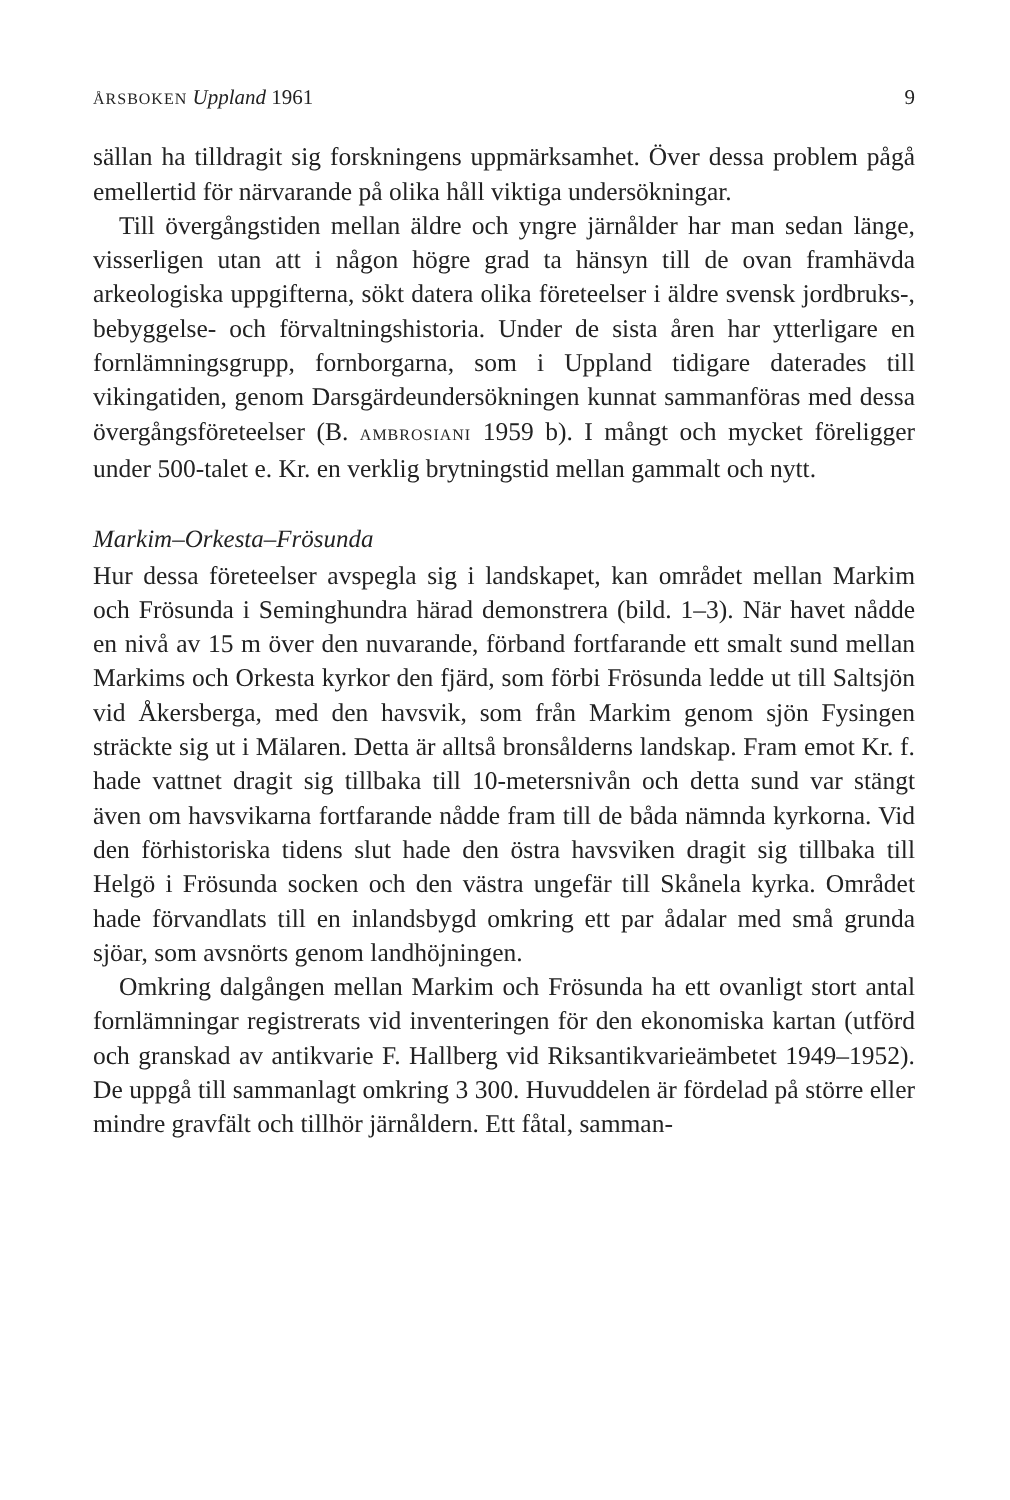ÅRSBOKEN Uppland 1961 9
sällan ha tilldragit sig forskningens uppmärksamhet. Över dessa problem pågå emellertid för närvarande på olika håll viktiga undersökningar.
Till övergångstiden mellan äldre och yngre järnålder har man sedan länge, visserligen utan att i någon högre grad ta hänsyn till de ovan framhävda arkeologiska uppgifterna, sökt datera olika företeelser i äldre svensk jordbruks-, bebyggelse- och förvaltningshistoria. Under de sista åren har ytterligare en fornlämningsgrupp, fornborgarna, som i Uppland tidigare daterades till vikingatiden, genom Darsgärdeundersökningen kunnat sammanföras med dessa övergångsföreteelser (B. AMBROSIANI 1959 b). I mångt och mycket föreligger under 500-talet e. Kr. en verklig brytningstid mellan gammalt och nytt.
Markim–Orkesta–Frösunda
Hur dessa företeelser avspegla sig i landskapet, kan området mellan Markim och Frösunda i Seminghundra härad demonstrera (bild. 1–3). När havet nådde en nivå av 15 m över den nuvarande, förband fortfarande ett smalt sund mellan Markims och Orkesta kyrkor den fjärd, som förbi Frösunda ledde ut till Saltsjön vid Åkersberga, med den havsvik, som från Markim genom sjön Fysingen sträckte sig ut i Mälaren. Detta är alltså bronsålderns landskap. Fram emot Kr. f. hade vattnet dragit sig tillbaka till 10-metersnivån och detta sund var stängt även om havsvikarna fortfarande nådde fram till de båda nämnda kyrkorna. Vid den förhistoriska tidens slut hade den östra havsviken dragit sig tillbaka till Helgö i Frösunda socken och den västra ungefär till Skånela kyrka. Området hade förvandlats till en inlandsbygd omkring ett par ådalar med små grunda sjöar, som avsnörts genom landhöjningen.
Omkring dalgången mellan Markim och Frösunda ha ett ovanligt stort antal fornlämningar registrerats vid inventeringen för den ekonomiska kartan (utförd och granskad av antikvarie F. Hallberg vid Riksantikvarieämbetet 1949–1952). De uppgå till sammanlagt omkring 3 300. Huvuddelen är fördelad på större eller mindre gravfält och tillhör järnåldern. Ett fåtal, samman-